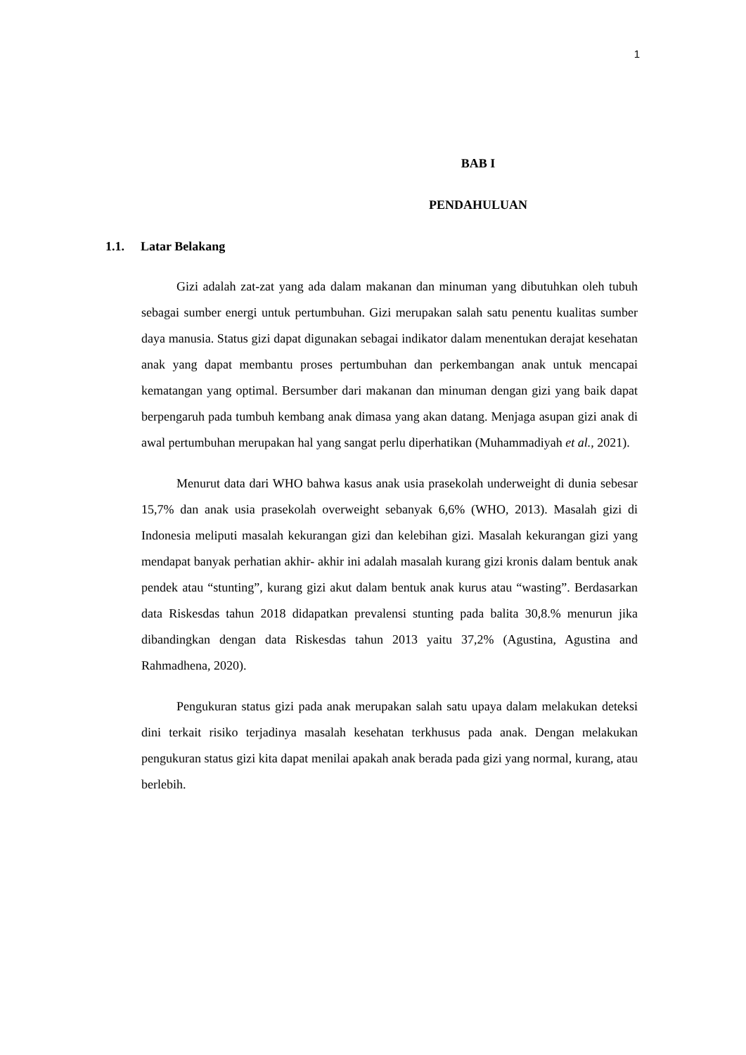1
BAB I
PENDAHULUAN
1.1. Latar Belakang
Gizi adalah zat-zat yang ada dalam makanan dan minuman yang dibutuhkan oleh tubuh sebagai sumber energi untuk pertumbuhan. Gizi merupakan salah satu penentu kualitas sumber daya manusia. Status gizi dapat digunakan sebagai indikator dalam menentukan derajat kesehatan anak yang dapat membantu proses pertumbuhan dan perkembangan anak untuk mencapai kematangan yang optimal. Bersumber dari makanan dan minuman dengan gizi yang baik dapat berpengaruh pada tumbuh kembang anak dimasa yang akan datang. Menjaga asupan gizi anak di awal pertumbuhan merupakan hal yang sangat perlu diperhatikan (Muhammadiyah et al., 2021).
Menurut data dari WHO bahwa kasus anak usia prasekolah underweight di dunia sebesar 15,7% dan anak usia prasekolah overweight sebanyak 6,6% (WHO, 2013). Masalah gizi di Indonesia meliputi masalah kekurangan gizi dan kelebihan gizi. Masalah kekurangan gizi yang mendapat banyak perhatian akhir- akhir ini adalah masalah kurang gizi kronis dalam bentuk anak pendek atau “stunting”, kurang gizi akut dalam bentuk anak kurus atau “wasting”. Berdasarkan data Riskesdas tahun 2018 didapatkan prevalensi stunting pada balita 30,8.% menurun jika dibandingkan dengan data Riskesdas tahun 2013 yaitu 37,2% (Agustina, Agustina and Rahmadhena, 2020).
Pengukuran status gizi pada anak merupakan salah satu upaya dalam melakukan deteksi dini terkait risiko terjadinya masalah kesehatan terkhusus pada anak. Dengan melakukan pengukuran status gizi kita dapat menilai apakah anak berada pada gizi yang normal, kurang, atau berlebih.